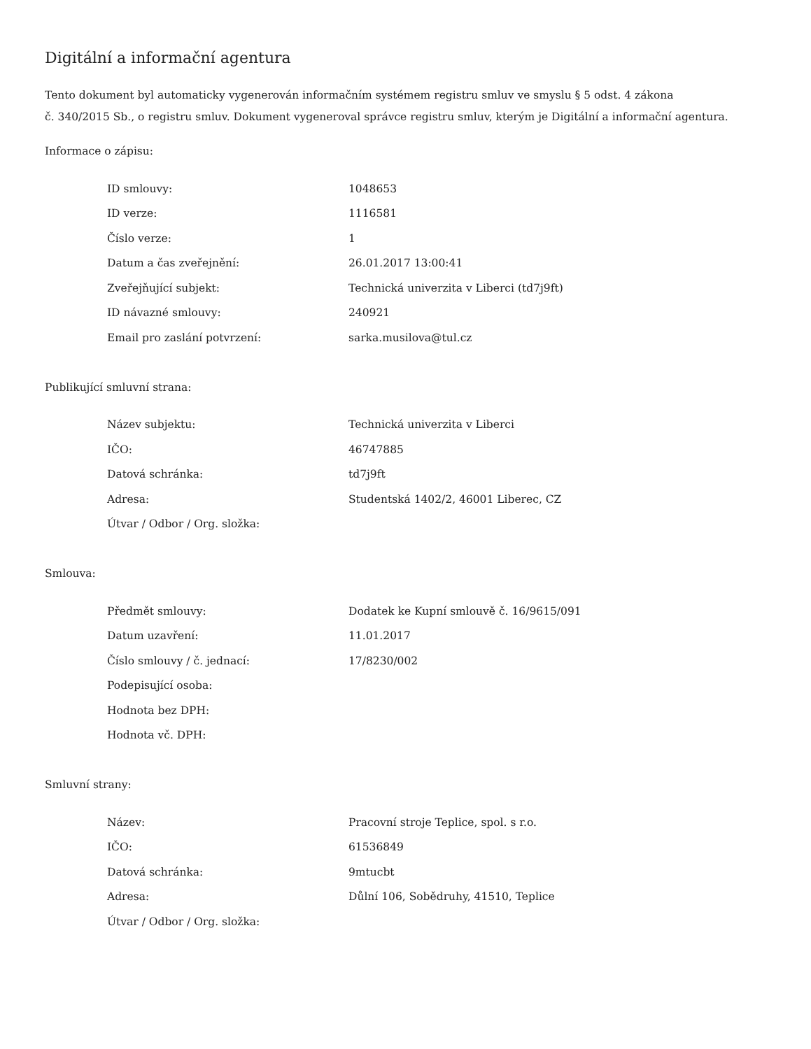Digitální a informační agentura
Tento dokument byl automaticky vygenerován informačním systémem registru smluv ve smyslu § 5 odst. 4 zákona
č. 340/2015 Sb., o registru smluv. Dokument vygeneroval správce registru smluv, kterým je Digitální a informační agentura.
Informace o zápisu:
| ID smlouvy: | 1048653 |
| ID verze: | 1116581 |
| Číslo verze: | 1 |
| Datum a čas zveřejnění: | 26.01.2017 13:00:41 |
| Zveřejňující subjekt: | Technická univerzita v Liberci (td7j9ft) |
| ID návazné smlouvy: | 240921 |
| Email pro zaslání potvrzení: | sarka.musilova@tul.cz |
Publikující smluvní strana:
| Název subjektu: | Technická univerzita v Liberci |
| IČO: | 46747885 |
| Datová schránka: | td7j9ft |
| Adresa: | Studentská 1402/2, 46001 Liberec, CZ |
| Útvar / Odbor / Org. složka: | |
Smlouva:
| Předmět smlouvy: | Dodatek ke Kupní smlouvě č. 16/9615/091 |
| Datum uzavření: | 11.01.2017 |
| Číslo smlouvy / č. jednací: | 17/8230/002 |
| Podepisující osoba: | |
| Hodnota bez DPH: | |
| Hodnota vč. DPH: | |
Smluvní strany:
| Název: | Pracovní stroje Teplice, spol. s r.o. |
| IČO: | 61536849 |
| Datová schránka: | 9mtucbt |
| Adresa: | Důlní 106, Sobědruhy, 41510, Teplice |
| Útvar / Odbor / Org. složka: | |